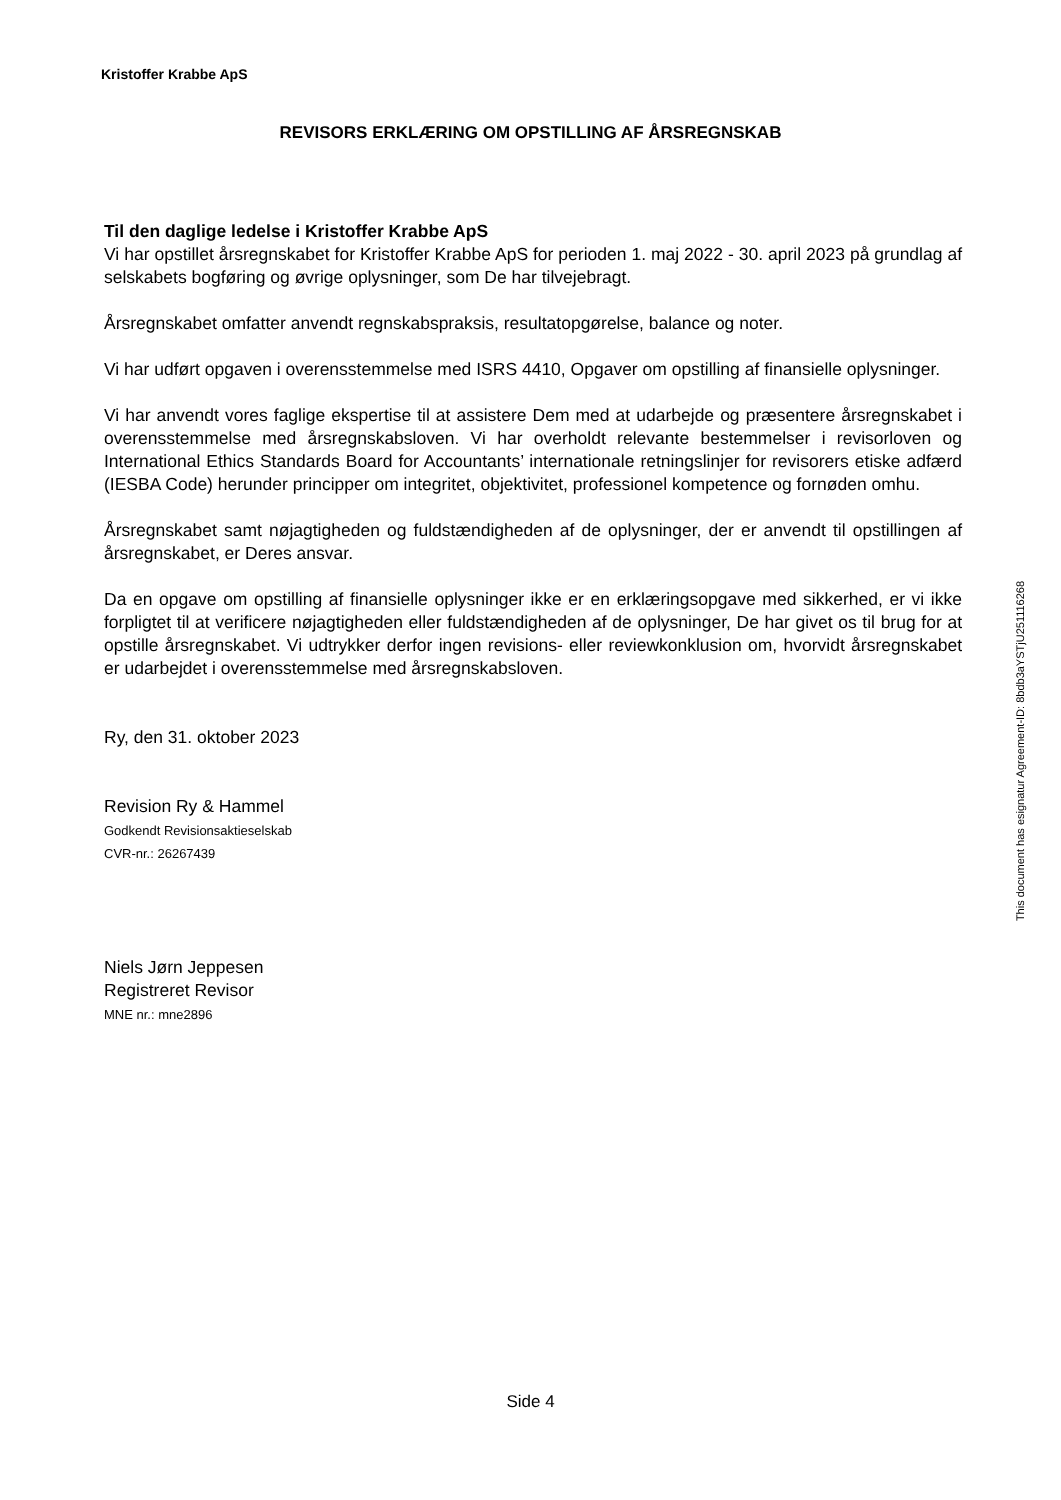Kristoffer Krabbe ApS
REVISORS ERKLÆRING OM OPSTILLING AF ÅRSREGNSKAB
Til den daglige ledelse i Kristoffer Krabbe ApS
Vi har opstillet årsregnskabet for Kristoffer Krabbe ApS for perioden 1. maj 2022 - 30. april 2023 på grundlag af selskabets bogføring og øvrige oplysninger, som De har tilvejebragt.
Årsregnskabet omfatter anvendt regnskabspraksis, resultatopgørelse, balance og noter.
Vi har udført opgaven i overensstemmelse med ISRS 4410, Opgaver om opstilling af finansielle oplysninger.
Vi har anvendt vores faglige ekspertise til at assistere Dem med at udarbejde og præsentere årsregnskabet i overensstemmelse med årsregnskabsloven. Vi har overholdt relevante bestemmelser i revisorloven og International Ethics Standards Board for Accountants’ internationale retningslinjer for revisorers etiske adfærd (IESBA Code) herunder principper om integritet, objektivitet, professionel kompetence og fornøden omhu.
Årsregnskabet samt nøjagtigheden og fuldstændigheden af de oplysninger, der er anvendt til opstillingen af årsregnskabet, er Deres ansvar.
Da en opgave om opstilling af finansielle oplysninger ikke er en erklæringsopgave med sikkerhed, er vi ikke forpligtet til at verificere nøjagtigheden eller fuldstændigheden af de oplysninger, De har givet os til brug for at opstille årsregnskabet. Vi udtrykker derfor ingen revisions- eller reviewkonklusion om, hvorvidt årsregnskabet er udarbejdet i overensstemmelse med årsregnskabsloven.
Ry, den 31. oktober 2023
Revision Ry & Hammel
Godkendt Revisionsaktieselskab
CVR-nr.: 26267439
Niels Jørn Jeppesen
Registreret Revisor
MNE nr.: mne2896
This document has esignatur Agreement-ID: 8bdb3aYSTjU251116268
Side 4